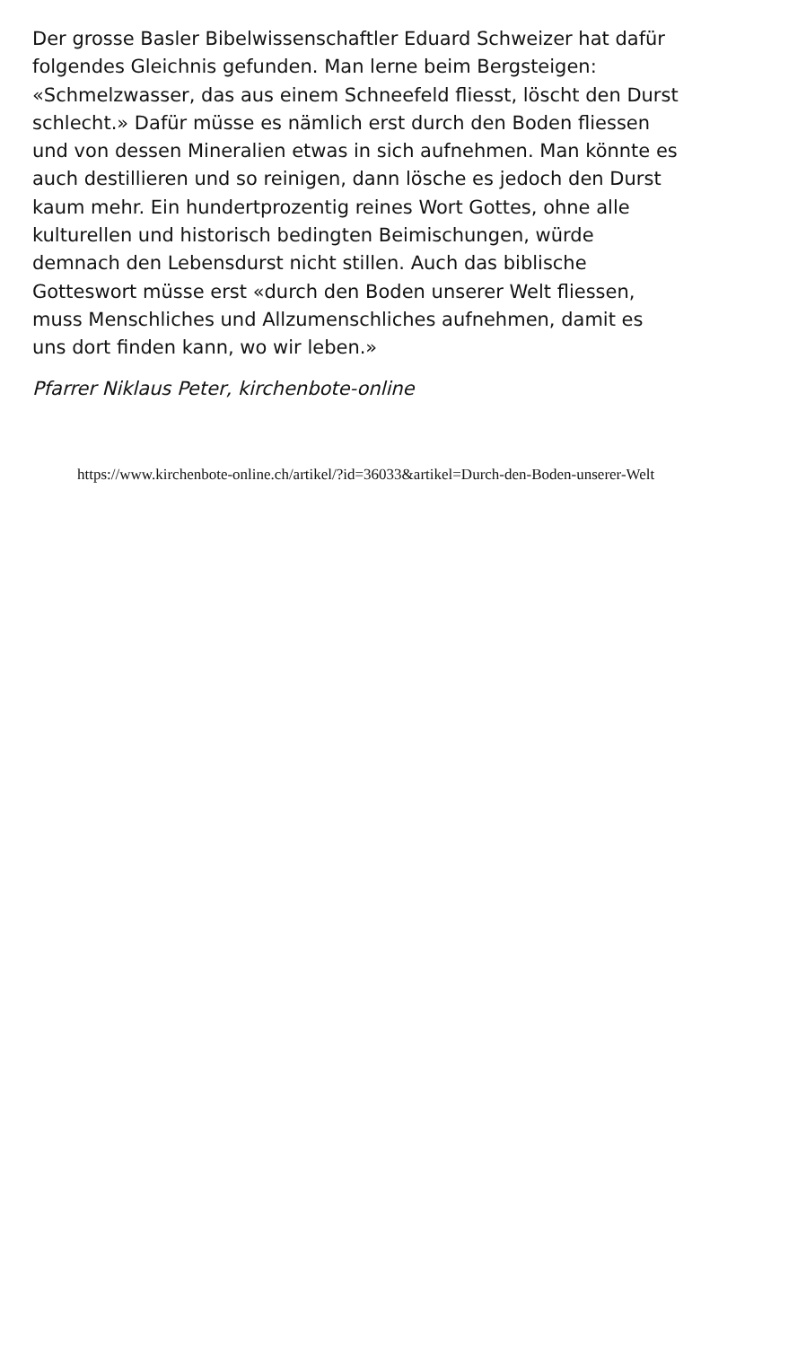Der grosse Basler Bibelwissenschaftler Eduard Schweizer hat dafür folgendes Gleichnis gefunden. Man lerne beim Bergsteigen: «Schmelzwasser, das aus einem Schneefeld fliesst, löscht den Durst schlecht.» Dafür müsse es nämlich erst durch den Boden fliessen und von dessen Mineralien etwas in sich aufnehmen. Man könnte es auch destillieren und so reinigen, dann lösche es jedoch den Durst kaum mehr. Ein hundertprozentig reines Wort Gottes, ohne alle kulturellen und historisch bedingten Beimischungen, würde demnach den Lebensdurst nicht stillen. Auch das biblische Gotteswort müsse erst «durch den Boden unserer Welt fliessen, muss Menschliches und Allzumenschliches aufnehmen, damit es uns dort finden kann, wo wir leben.»
Pfarrer Niklaus Peter, kirchenbote-online
https://www.kirchenbote-online.ch/artikel/?id=36033&artikel=Durch-den-Boden-unserer-Welt